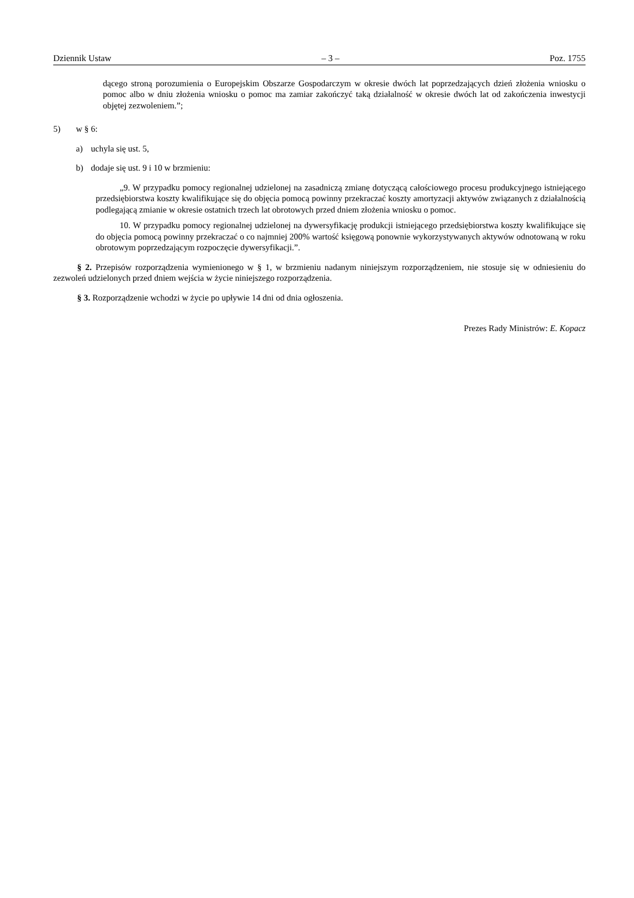Dziennik Ustaw – 3 – Poz. 1755
dącego stroną porozumienia o Europejskim Obszarze Gospodarczym w okresie dwóch lat poprzedzających dzień złożenia wniosku o pomoc albo w dniu złożenia wniosku o pomoc ma zamiar zakończyć taką działalność w okresie dwóch lat od zakończenia inwestycji objętej zezwoleniem.”;
5) w § 6:
a) uchyla się ust. 5,
b) dodaje się ust. 9 i 10 w brzmieniu:
„9. W przypadku pomocy regionalnej udzielonej na zasadniczą zmianę dotyczącą całościowego procesu produkcyjnego istniejącego przedsiębiorstwa koszty kwalifikujące się do objęcia pomocą powinny przekraczać koszty amortyzacji aktywów związanych z działalnością podlegającą zmianie w okresie ostatnich trzech lat obrotowych przed dniem złożenia wniosku o pomoc.
10. W przypadku pomocy regionalnej udzielonej na dywersyfikację produkcji istniejącego przedsiębiorstwa koszty kwalifikujące się do objęcia pomocą powinny przekraczać o co najmniej 200% wartość księgową ponownie wykorzystywanych aktywów odnotowaną w roku obrotowym poprzedzającym rozpoczęcie dywersyfikacji.”.
§ 2. Przepisów rozporządzenia wymienionego w § 1, w brzmieniu nadanym niniejszym rozporządzeniem, nie stosuje się w odniesieniu do zezwoleń udzielonych przed dniem wejścia w życie niniejszego rozporządzenia.
§ 3. Rozporządzenie wchodzi w życie po upływie 14 dni od dnia ogłoszenia.
Prezes Rady Ministrów: E. Kopacz